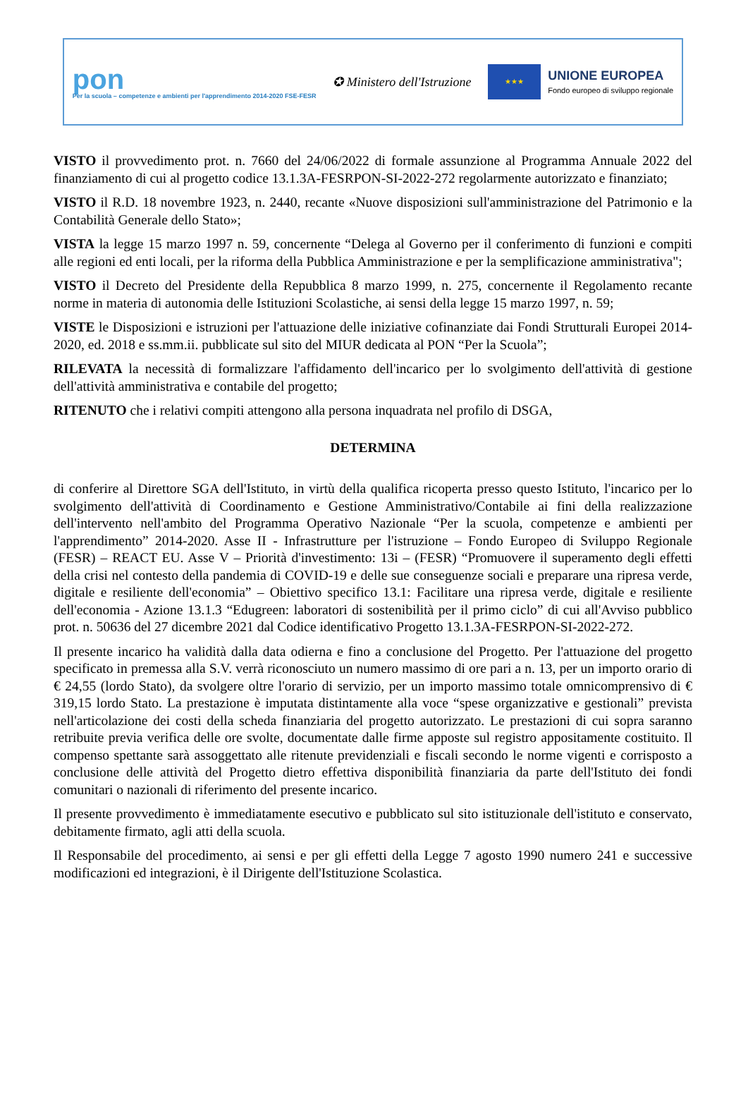pon
Per la scuola – competenze e ambienti per l'apprendimento 2014-2020 FSE-FESR
✪ Ministero dell'Istruzione
★★★
UNIONE EUROPEA
Fondo europeo di sviluppo regionale
VISTO il provvedimento prot. n. 7660 del 24/06/2022 di formale assunzione al Programma Annuale 2022 del finanziamento di cui al progetto codice 13.1.3A-FESRPON-SI-2022-272 regolarmente autorizzato e finanziato;
VISTO il R.D. 18 novembre 1923, n. 2440, recante «Nuove disposizioni sull'amministrazione del Patrimonio e la Contabilità Generale dello Stato»;
VISTA la legge 15 marzo 1997 n. 59, concernente “Delega al Governo per il conferimento di funzioni e compiti alle regioni ed enti locali, per la riforma della Pubblica Amministrazione e per la semplificazione amministrativa";
VISTO il Decreto del Presidente della Repubblica 8 marzo 1999, n. 275, concernente il Regolamento recante norme in materia di autonomia delle Istituzioni Scolastiche, ai sensi della legge 15 marzo 1997, n. 59;
VISTE le Disposizioni e istruzioni per l'attuazione delle iniziative cofinanziate dai Fondi Strutturali Europei 2014-2020, ed. 2018 e ss.mm.ii. pubblicate sul sito del MIUR dedicata al PON “Per la Scuola”;
RILEVATA la necessità di formalizzare l'affidamento dell'incarico per lo svolgimento dell'attività di gestione dell'attività amministrativa e contabile del progetto;
RITENUTO che i relativi compiti attengono alla persona inquadrata nel profilo di DSGA,
DETERMINA
di conferire al Direttore SGA dell'Istituto, in virtù della qualifica ricoperta presso questo Istituto, l'incarico per lo svolgimento dell'attività di Coordinamento e Gestione Amministrativo/Contabile ai fini della realizzazione dell'intervento nell'ambito del Programma Operativo Nazionale “Per la scuola, competenze e ambienti per l'apprendimento” 2014-2020. Asse II - Infrastrutture per l'istruzione – Fondo Europeo di Sviluppo Regionale (FESR) – REACT EU. Asse V – Priorità d'investimento: 13i – (FESR) “Promuovere il superamento degli effetti della crisi nel contesto della pandemia di COVID-19 e delle sue conseguenze sociali e preparare una ripresa verde, digitale e resiliente dell'economia” – Obiettivo specifico 13.1: Facilitare una ripresa verde, digitale e resiliente dell'economia - Azione 13.1.3 “Edugreen: laboratori di sostenibilità per il primo ciclo” di cui all'Avviso pubblico prot. n. 50636 del 27 dicembre 2021 dal Codice identificativo Progetto 13.1.3A-FESRPON-SI-2022-272.
Il presente incarico ha validità dalla data odierna e fino a conclusione del Progetto. Per l'attuazione del progetto specificato in premessa alla S.V. verrà riconosciuto un numero massimo di ore pari a n. 13, per un importo orario di € 24,55 (lordo Stato), da svolgere oltre l'orario di servizio, per un importo massimo totale omnicomprensivo di € 319,15 lordo Stato. La prestazione è imputata distintamente alla voce “spese organizzative e gestionali” prevista nell'articolazione dei costi della scheda finanziaria del progetto autorizzato. Le prestazioni di cui sopra saranno retribuite previa verifica delle ore svolte, documentate dalle firme apposte sul registro appositamente costituito. Il compenso spettante sarà assoggettato alle ritenute previdenziali e fiscali secondo le norme vigenti e corrisposto a conclusione delle attività del Progetto dietro effettiva disponibilità finanziaria da parte dell'Istituto dei fondi comunitari o nazionali di riferimento del presente incarico.
Il presente provvedimento è immediatamente esecutivo e pubblicato sul sito istituzionale dell'istituto e conservato, debitamente firmato, agli atti della scuola.
Il Responsabile del procedimento, ai sensi e per gli effetti della Legge 7 agosto 1990 numero 241 e successive modificazioni ed integrazioni, è il Dirigente dell'Istituzione Scolastica.